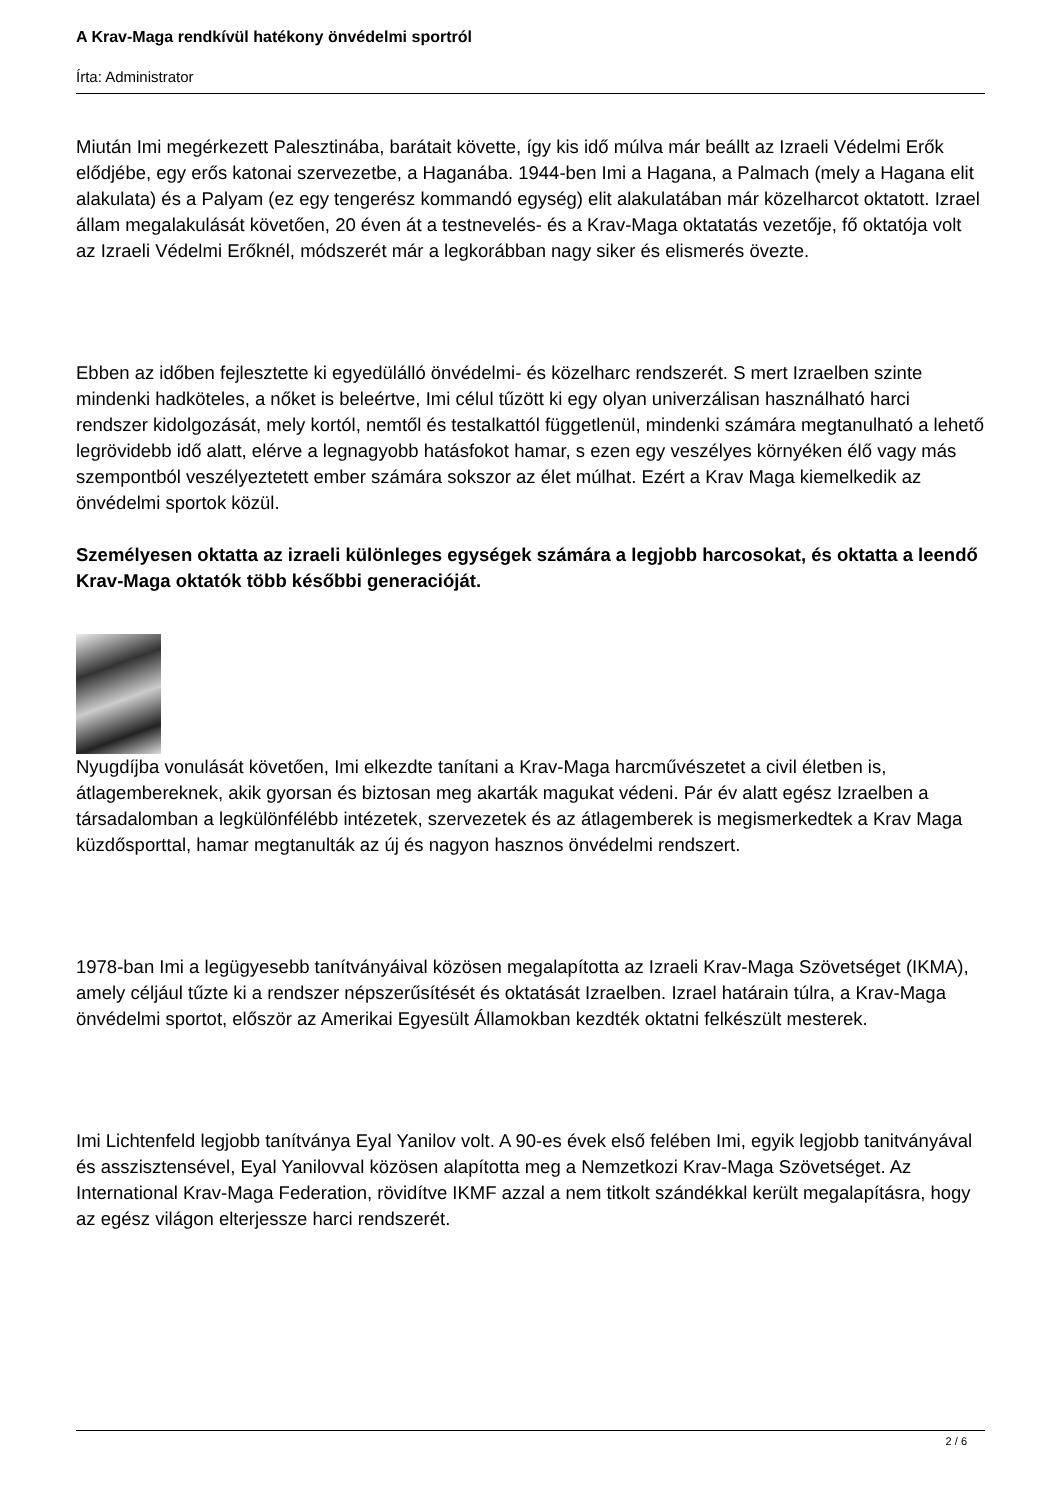A Krav-Maga rendkívül hatékony önvédelmi sportról
Írta: Administrator
Miután Imi megérkezett Palesztinába, barátait követte, így kis idő múlva már beállt az Izraeli Védelmi Erők elődjébe, egy erős katonai szervezetbe, a Haganába. 1944-ben Imi a Hagana, a Palmach (mely a Hagana elit alakulata) és a Palyam (ez egy tengerész kommandó egység) elit alakulatában már közelharcot oktatott. Izrael állam megalakulását követően, 20 éven át a testnevelés- és a Krav-Maga oktatatás vezetője, fő oktatója volt az Izraeli Védelmi Erőknél, módszerét már a legkorábban nagy siker és elismerés övezte.
Ebben az időben fejlesztette ki egyedülálló önvédelmi- és közelharc rendszerét. S mert Izraelben szinte mindenki hadköteles, a nőket is beleértve, Imi célul tűzött ki egy olyan univerzálisan használható harci rendszer kidolgozását, mely kortól, nemtől és testalkattól függetlenül, mindenki számára megtanulható a lehető legrövidebb idő alatt, elérve a legnagyobb hatásfokot hamar, s ezen egy veszélyes környéken élő vagy más szempontból veszélyeztetett ember számára sokszor az élet múlhat. Ezért a Krav Maga kiemelkedik az önvédelmi sportok közül.
Személyesen oktatta az izraeli különleges egységek számára a legjobb harcosokat, és oktatta a leendő Krav-Maga oktatók több későbbi generacióját.
Nyugdíjba vonulását követően, Imi elkezdte tanítani a Krav-Maga harcművészetet a civil életben is, átlagembereknek, akik gyorsan és biztosan meg akarták magukat védeni. Pár év alatt egész Izraelben a társadalomban a legkülönfélébb intézetek, szervezetek és az átlagemberek is megismerkedtek a Krav Maga küzdősporttal, hamar megtanulták az új és nagyon hasznos önvédelmi rendszert.
1978-ban Imi a legügyesebb tanítványáival közösen megalapította az Izraeli Krav-Maga Szövetséget (IKMA), amely céljául tűzte ki a rendszer népszerűsítését és oktatását Izraelben. Izrael határain túlra, a Krav-Maga önvédelmi sportot, először az Amerikai Egyesült Államokban kezdték oktatni felkészült mesterek.
Imi Lichtenfeld legjobb tanítványa Eyal Yanilov volt. A 90-es évek első felében Imi, egyik legjobb tanitványával és asszisztensével, Eyal Yanilovval közösen alapította meg a Nemzetkozi Krav-Maga Szövetséget. Az International Krav-Maga Federation, rövidítve IKMF azzal a nem titkolt szándékkal került megalapításra, hogy az egész világon elterjessze harci rendszerét.
2 / 6